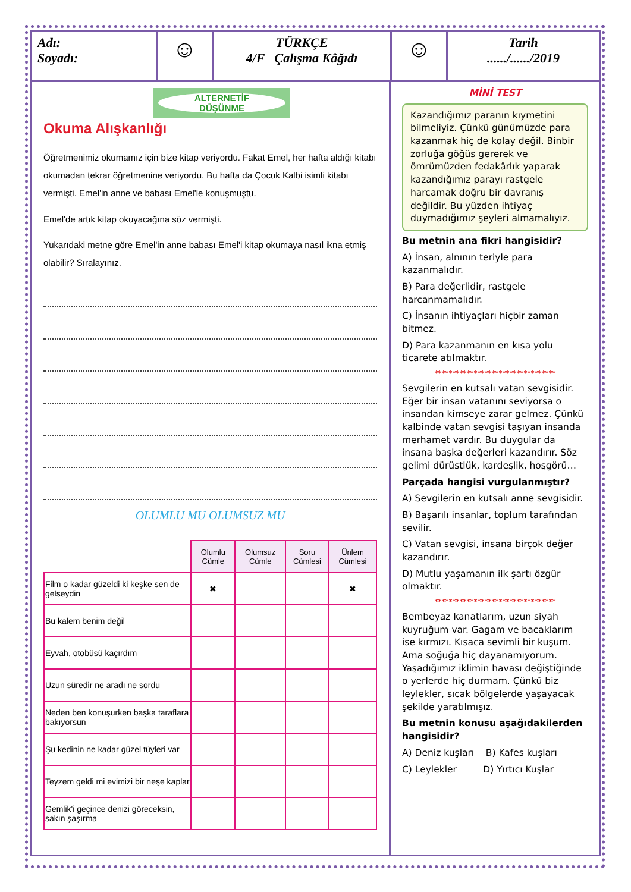Adı:
Soyadı:
☺
TÜRKÇE
4/F Çalışma Kâğıdı
☺
Tarih
....../....../2019
ALTERNETİF
DÜŞÜNME
Okuma Alışkanlığı
Öğretmenimiz okumamız için bize kitap veriyordu. Fakat Emel, her hafta aldığı kitabı okumadan tekrar öğretmenine veriyordu. Bu hafta da Çocuk Kalbi isimli kitabı vermişti. Emel'in anne ve babası Emel'le konuşmuştu.
Emel'de artık kitap okuyacağına söz vermişti.
Yukarıdaki metne göre Emel'in anne babası Emel'i kitap okumaya nasıl ikna etmiş olabilir? Sıralayınız.
OLUMLU MU OLUMSUZ MU
| | Olumlu Cümle | Olumsuz Cümle | Soru Cümlesi | Ünlem Cümlesi |
| --- | --- | --- | --- | --- |
| Film o kadar güzeldi ki keşke sen de gelseydin | ✖ | | | ✖ |
| Bu kalem benim değil | | | | |
| Eyvah, otobüsü kaçırdım | | | | |
| Uzun süredir ne aradı ne sordu | | | | |
| Neden ben konuşurken başka taraflara bakıyorsun | | | | |
| Şu kedinin ne kadar güzel tüyleri var | | | | |
| Teyzem geldi mi evimizi bir neşe kaplar | | | | |
| Gemlik'i geçince denizi göreceksin, sakın şaşırma | | | | |
MİNİ TEST
Kazandığımız paranın kıymetini bilmeliyiz. Çünkü günümüzde para kazanmak hiç de kolay değil. Binbir zorluğa göğüs gererek ve ömrümüzden fedakârlık yaparak kazandığımız parayı rastgele harcamak doğru bir davranış değildir. Bu yüzden ihtiyaç duymadığımız şeyleri almamalıyız.
Bu metnin ana fikri hangisidir?
A) İnsan, alnının teriyle para kazanmalıdır.
B) Para değerlidir, rastgele harcanmamalıdır.
C) İnsanın ihtiyaçları hiçbir zaman bitmez.
D) Para kazanmanın en kısa yolu ticarete atılmaktır.
**********************************
Sevgilerin en kutsalı vatan sevgisidir. Eğer bir insan vatanını seviyorsa o insandan kimseye zarar gelmez. Çünkü kalbinde vatan sevgisi taşıyan insanda merhamet vardır. Bu duygular da insana başka değerleri kazandırır. Söz gelimi dürüstlük, kardeşlik, hoşgörü…
Parçada hangisi vurgulanmıştır?
A) Sevgilerin en kutsalı anne sevgisidir.
B) Başarılı insanlar, toplum tarafından sevilir.
C) Vatan sevgisi, insana birçok değer kazandırır.
D) Mutlu yaşamanın ilk şartı özgür olmaktır.
**********************************
Bembeyaz kanatlarım, uzun siyah kuyruğum var. Gagam ve bacaklarım ise kırmızı. Kısaca sevimli bir kuşum. Ama soğuğa hiç dayanamıyorum. Yaşadığımız iklimin havası değiştiğinde o yerlerde hiç durmam. Çünkü biz leylekler, sıcak bölgelerde yaşayacak şekilde yaratılmışız.
Bu metnin konusu aşağıdakilerden hangisidir?
A) Deniz kuşları B) Kafes kuşları
C) Leylekler D) Yırtıcı Kuşlar